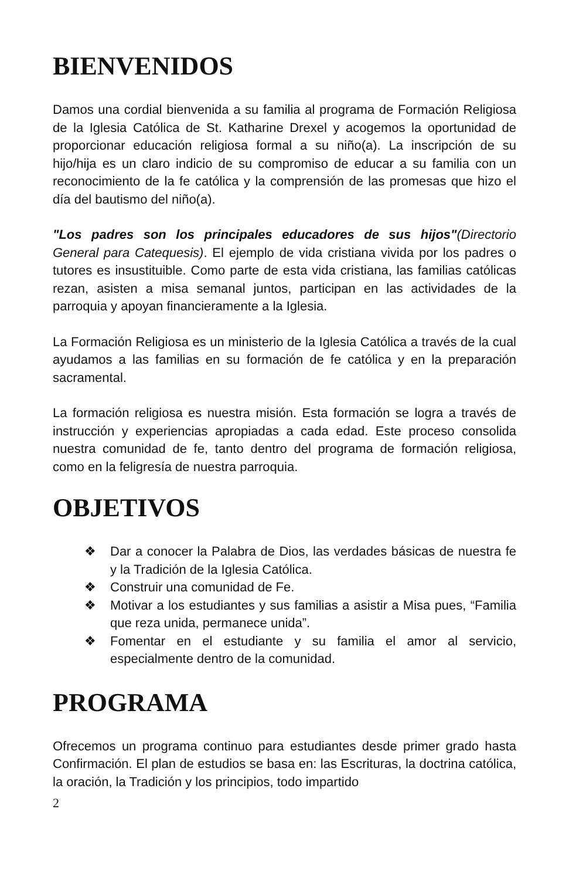BIENVENIDOS
Damos una cordial bienvenida a su familia al programa de Formación Religiosa de la Iglesia Católica de St. Katharine Drexel y acogemos la oportunidad de proporcionar educación religiosa formal a su niño(a). La inscripción de su hijo/hija es un claro indicio de su compromiso de educar a su familia con un reconocimiento de la fe católica y la comprensión de las promesas que hizo el día del bautismo del niño(a).
"Los padres son los principales educadores de sus hijos"(Directorio General para Catequesis). El ejemplo de vida cristiana vivida por los padres o tutores es insustituible. Como parte de esta vida cristiana, las familias católicas rezan, asisten a misa semanal juntos, participan en las actividades de la parroquia y apoyan financieramente a la Iglesia.
La Formación Religiosa es un ministerio de la Iglesia Católica a través de la cual ayudamos a las familias en su formación de fe católica y en la preparación sacramental.
La formación religiosa es nuestra misión. Esta formación se logra a través de instrucción y experiencias apropiadas a cada edad. Este proceso consolida nuestra comunidad de fe, tanto dentro del programa de formación religiosa, como en la feligresía de nuestra parroquia.
OBJETIVOS
❖ Dar a conocer la Palabra de Dios, las verdades básicas de nuestra fe y la Tradición de la Iglesia Católica.
❖ Construir una comunidad de Fe.
❖ Motivar a los estudiantes y sus familias a asistir a Misa pues, “Familia que reza unida, permanece unida”.
❖ Fomentar en el estudiante y su familia el amor al servicio, especialmente dentro de la comunidad.
PROGRAMA
Ofrecemos un programa continuo para estudiantes desde primer grado hasta Confirmación. El plan de estudios se basa en: las Escrituras, la doctrina católica, la oración, la Tradición y los principios, todo impartido
2